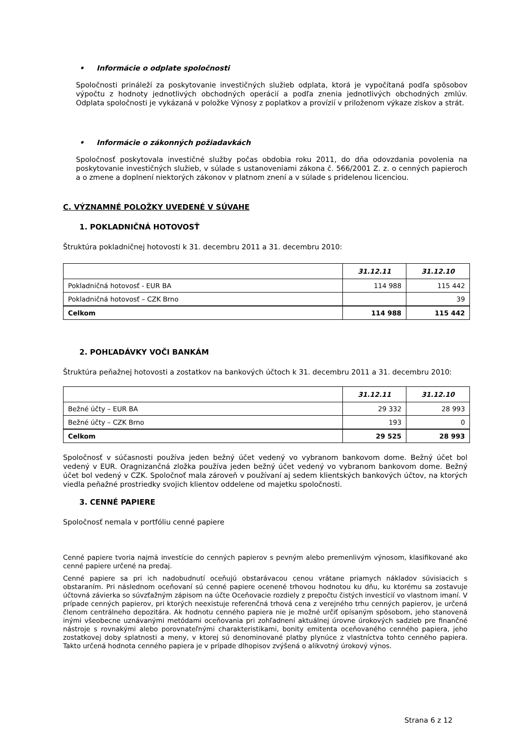• Informácie o odplate spoločnosti
Spoločnosti prináleží za poskytovanie investičných služieb odplata, ktorá je vypočítaná podľa spôsobov výpočtu z hodnoty jednotlivých obchodných operácií a podľa znenia jednotlivých obchodných zmlúv. Odplata spoločnosti je vykázaná v položke Výnosy z poplatkov a provízií v priloženom výkaze ziskov a strát.
• Informácie o zákonných požiadavkách
Spoločnosť poskytovala investičné služby počas obdobia roku 2011, do dňa odovzdania povolenia na poskytovanie investičných služieb, v súlade s ustanoveniami zákona č. 566/2001 Z. z. o cenných papieroch a o zmene a doplnení niektorých zákonov v platnom znení a v súlade s pridelenou licenciou.
C. VÝZNAMNÉ POLOŽKY UVEDENÉ V SÚVAHE
1. POKLADNIČNÁ HOTOVOSŤ
Štruktúra pokladničnej hotovosti k 31. decembru 2011 a 31. decembru 2010:
| | 31.12.11 | 31.12.10 |
| --- | --- | --- |
| Pokladničná hotovosť - EUR BA | 114 988 | 115 442 |
| Pokladničná hotovosť – CZK Brno | | 39 |
| Celkom | 114 988 | 115 442 |
2. POHĽADÁVKY VOČI BANKÁM
Štruktúra peňažnej hotovosti a zostatkov na bankových účtoch k 31. decembru 2011 a 31. decembru 2010:
| | 31.12.11 | 31.12.10 |
| --- | --- | --- |
| Bežné účty – EUR BA | 29 332 | 28 993 |
| Bežné účty – CZK Brno | 193 | 0 |
| Celkom | 29 525 | 28 993 |
Spoločnosť v súčasnosti používa jeden bežný účet vedený vo vybranom bankovom dome. Bežný účet bol vedený v EUR. Oragnizančná zložka používa jeden bežný účet vedený vo vybranom bankovom dome. Bežný účet bol vedený v CZK. Spoločnoť mala zároveň v používaní aj sedem klientských bankových účtov, na ktorých viedla peňažné prostriedky svojich klientov oddelene od majetku spoločnosti.
3. CENNÉ PAPIERE
Spoločnosť nemala v portfóliu cenné papiere
Cenné papiere tvoria najmä investície do cenných papierov s pevným alebo premenlivým výnosom, klasifikované ako cenné papiere určené na predaj.
Cenné papiere sa pri ich nadobudnutí oceňujú obstarávacou cenou vrátane priamych nákladov súvisiacich s obstaraním. Pri následnom oceňovaní sú cenné papiere ocenené trhovou hodnotou ku dňu, ku ktorému sa zostavuje účtovná závierka so súvzťažným zápisom na účte Oceňovacie rozdiely z prepočtu čistých investícií vo vlastnom imaní. V prípade cenných papierov, pri ktorých neexistuje referenčná trhová cena z verejného trhu cenných papierov, je určená členom centrálneho depozitára. Ak hodnotu cenného papiera nie je možné určiť opísaným spôsobom, jeho stanovená inými všeobecne uznávanými metódami oceňovania pri zohľadnení aktuálnej úrovne úrokových sadzieb pre finančné nástroje s rovnakými alebo porovnateľnými charakteristikami, bonity emitenta oceňovaného cenného papiera, jeho zostatkovej doby splatnosti a meny, v ktorej sú denominované platby plynúce z vlastníctva tohto cenného papiera. Takto určená hodnota cenného papiera je v prípade dlhopisov zvýšená o alikvotný úrokový výnos.
Strana 6 z 12